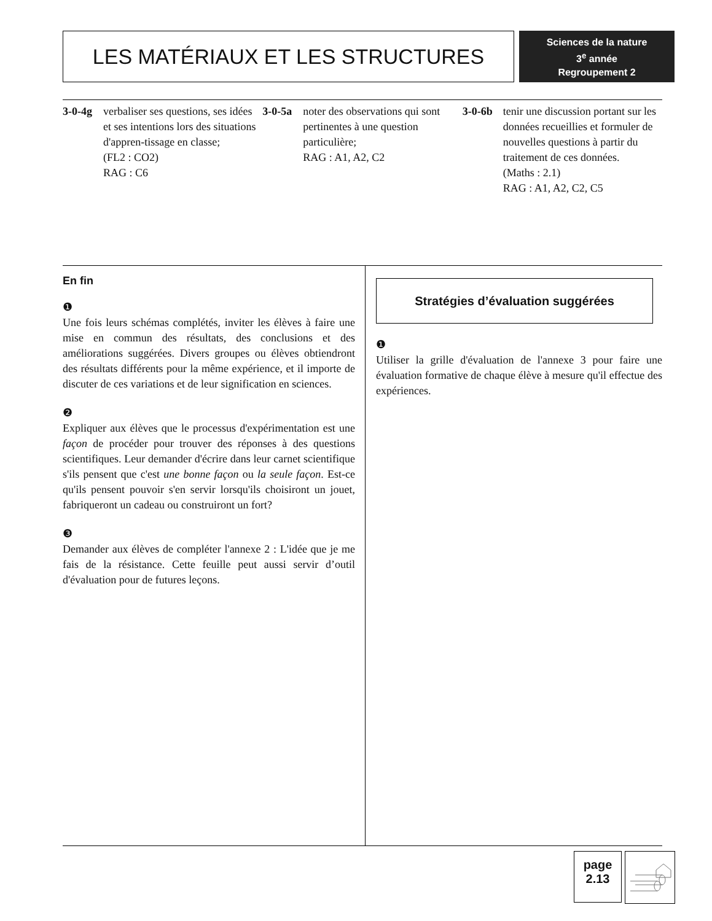LES MATÉRIAUX ET LES STRUCTURES
Sciences de la nature
3<sup>e</sup> année
Regroupement 2
3-0-4g verbaliser ses questions, ses idées et ses intentions lors des situations d'appren-tissage en classe;
(FL2 : CO2)
RAG : C6
3-0-5a noter des observations qui sont pertinentes à une question particulière;
RAG : A1, A2, C2
3-0-6b tenir une discussion portant sur les données recueillies et formuler de nouvelles questions à partir du traitement de ces données.
(Maths : 2.1)
RAG : A1, A2, C2, C5
En fin
❶
Une fois leurs schémas complétés, inviter les élèves à faire une mise en commun des résultats, des conclusions et des améliorations suggérées. Divers groupes ou élèves obtiendront des résultats différents pour la même expérience, et il importe de discuter de ces variations et de leur signification en sciences.
❷
Expliquer aux élèves que le processus d'expérimentation est une façon de procéder pour trouver des réponses à des questions scientifiques. Leur demander d'écrire dans leur carnet scientifique s'ils pensent que c'est une bonne façon ou la seule façon. Est-ce qu'ils pensent pouvoir s'en servir lorsqu'ils choisiront un jouet, fabriqueront un cadeau ou construiront un fort?
❸
Demander aux élèves de compléter l'annexe 2 : L'idée que je me fais de la résistance. Cette feuille peut aussi servir d’outil d'évaluation pour de futures leçons.
Stratégies d’évaluation suggérées
❶
Utiliser la grille d'évaluation de l'annexe 3 pour faire une évaluation formative de chaque élève à mesure qu'il effectue des expériences.
page
2.13